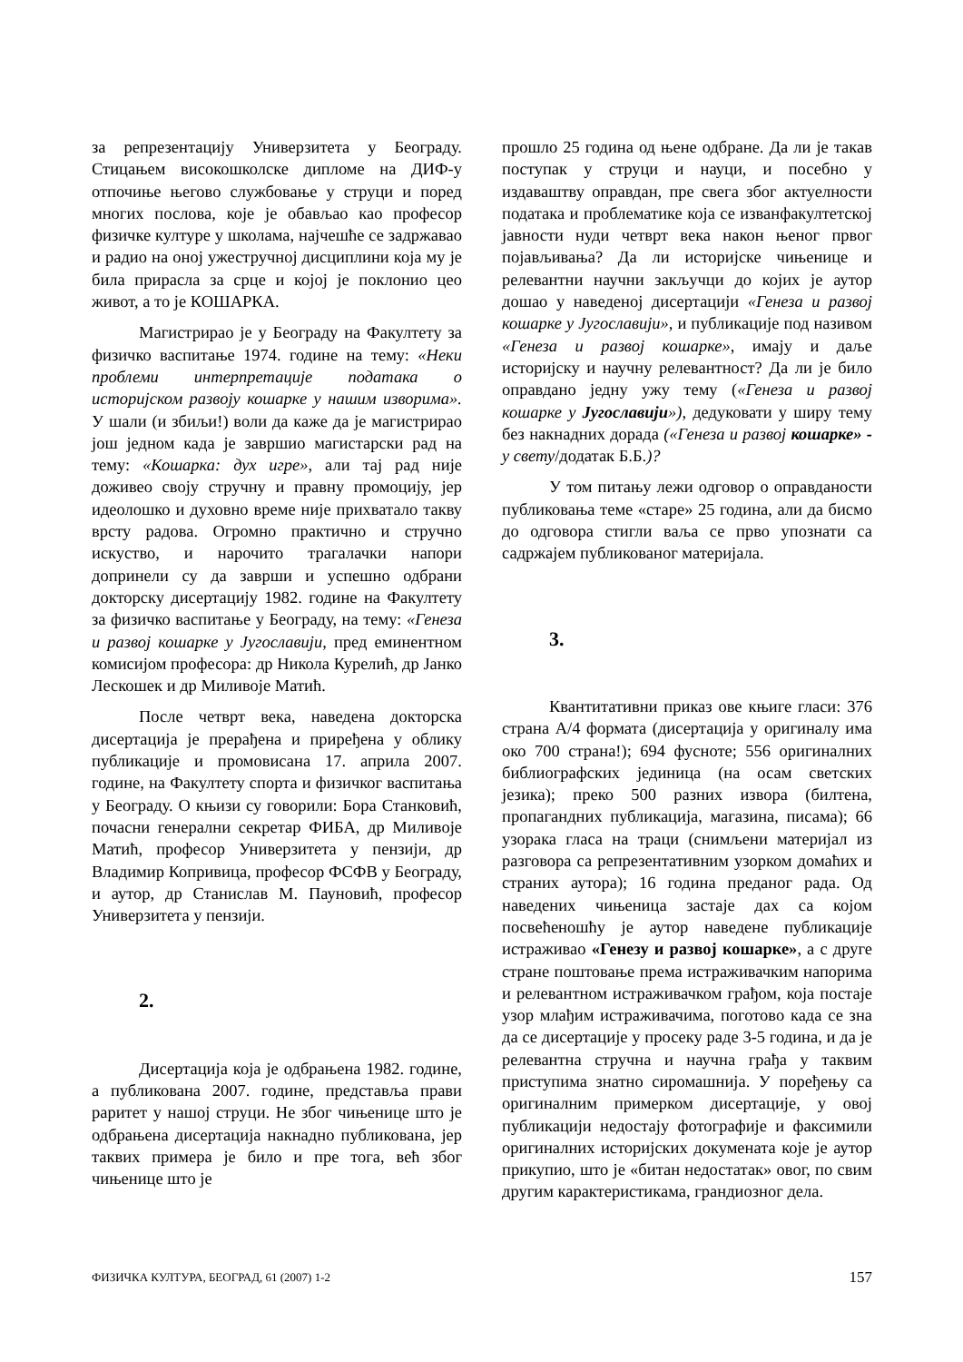за репрезентацију Универзитета у Београду. Стицањем високошколске дипломе на ДИФ-у отпочиње његово службовање у струци и поред многих послова, које је обављао као професор физичке културе у школама, најчешће се задржавао и радио на оној ужестручној дисциплини која му је била прирасла за срце и којој је поклонио цео живот, а то је КОШАРКА.
Магистрирао је у Београду на Факултету за физичко васпитање 1974. године на тему: «Неки проблеми интерпретације података о историјском развоју кошарке у нашим изворима». У шали (и збиљи!) воли да каже да је магистрирао још једном када је завршио магистарски рад на тему: «Кошарка: дух игре», али тај рад није доживео своју стручну и правну промоцију, јер идеолошко и духовно време није прихватало такву врсту радова. Огромно практично и стручно искуство, и нарочито трагалачки напори допринели су да заврши и успешно одбрани докторску дисертацију 1982. године на Факултету за физичко васпитање у Београду, на тему: «Генеза и развој кошарке у Југославији, пред еминентном комисијом професора: др Никола Курелић, др Јанко Лескошек и др Миливоје Матић.
После четврт века, наведена докторска дисертација је прерађена и приређена у облику публикације и промовисана 17. априла 2007. године, на Факултету спорта и физичког васпитања у Београду. О књизи су говорили: Бора Станковић, почасни генерални секретар ФИБА, др Миливоје Матић, професор Универзитета у пензији, др Владимир Копривица, професор ФСФВ у Београду, и аутор, др Станислав М. Пауновић, професор Универзитета у пензији.
2.
Дисертација која је одбрањена 1982. године, а публикована 2007. године, представља прави раритет у нашој струци. Не због чињенице што је одбрањена дисертација накнадно публикована, јер таквих примера је било и пре тога, већ због чињенице што је
прошло 25 година од њене одбране. Да ли је такав поступак у струци и науци, и посебно у издаваштву оправдан, пре свега због актуелности података и проблематике која се изванфакултетској јавности нуди четврт века након њеног првог појављивања? Да ли историјске чињенице и релевантни научни закључци до којих је аутор дошао у наведеној дисертацији «Генеза и развој кошарке у Југославији», и публикације под називом «Генеза и развој кошарке», имају и даље историјску и научну релевантност? Да ли је било оправдано једну ужу тему («Генеза и развој кошарке у Југославији»), дедуковати у ширу тему без накнадних дорада («Генеза и развој кошарке» - у свету/додатак Б.Б.)?
У том питању лежи одговор о оправданости публиковања теме «старе» 25 година, али да бисмо до одговора стигли ваља се прво упознати са садржајем публикованог материјала.
3.
Квантитативни приказ ове књиге гласи: 376 страна А/4 формата (дисертација у оригиналу има око 700 страна!); 694 фусноте; 556 оригиналних библиографских јединица (на осам светских језика); преко 500 разних извора (билтена, пропагандних публикација, магазина, писама); 66 узорака гласа на траци (снимљени материјал из разговора са репрезентативним узорком домаћих и страних аутора); 16 година преданог рада. Од наведених чињеница застаје дах са којом посвећеношћу је аутор наведене публикације истраживао «Генезу и развој кошарке», а с друге стране поштовање према истраживачким напорима и релевантном истраживачком грађом, која постаје узор млађим истраживачима, поготово када се зна да се дисертације у просеку раде 3-5 година, и да је релевантна стручна и научна грађа у таквим приступима знатно сиромашнија. У поређењу са оригиналним примерком дисертације, у овој публикацији недостају фотографије и факсимили оригиналних историјских докумената које је аутор прикупио, што је «битан недостатак» овог, по свим другим карактеристикама, грандиозног дела.
ФИЗИЧКА КУЛТУРА, БЕОГРАД, 61 (2007) 1-2 157